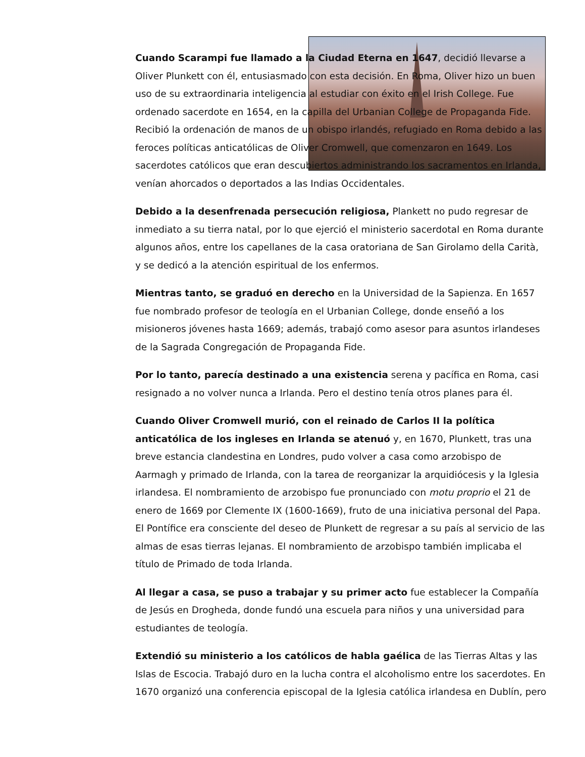Cuando Scarampi fue llamado a la Ciudad Eterna en 1647, decidió llevarse a Oliver Plunkett con él, entusiasmado con esta decisión. En Roma, Oliver hizo un buen uso de su extraordinaria inteligencia al estudiar con éxito en el Irish College. Fue ordenado sacerdote en 1654, en la capilla del Urbanian College de Propaganda Fide. Recibió la ordenación de manos de un obispo irlandés, refugiado en Roma debido a las feroces políticas anticatólicas de Oliver Cromwell, que comenzaron en 1649. Los sacerdotes católicos que eran descubiertos administrando los sacramentos en Irlanda, venían ahorcados o deportados a las Indias Occidentales.
Debido a la desenfrenada persecución religiosa, Plankett no pudo regresar de inmediato a su tierra natal, por lo que ejerció el ministerio sacerdotal en Roma durante algunos años, entre los capellanes de la casa oratoriana de San Girolamo della Carità, y se dedicó a la atención espiritual de los enfermos.
Mientras tanto, se graduó en derecho en la Universidad de la Sapienza. En 1657 fue nombrado profesor de teología en el Urbanian College, donde enseñó a los misioneros jóvenes hasta 1669; además, trabajó como asesor para asuntos irlandeses de la Sagrada Congregación de Propaganda Fide.
Por lo tanto, parecía destinado a una existencia serena y pacífica en Roma, casi resignado a no volver nunca a Irlanda. Pero el destino tenía otros planes para él.
Cuando Oliver Cromwell murió, con el reinado de Carlos II la política anticatólica de los ingleses en Irlanda se atenuó y, en 1670, Plunkett, tras una breve estancia clandestina en Londres, pudo volver a casa como arzobispo de Aarmagh y primado de Irlanda, con la tarea de reorganizar la arquidiócesis y la Iglesia irlandesa. El nombramiento de arzobispo fue pronunciado con motu proprio el 21 de enero de 1669 por Clemente IX (1600-1669), fruto de una iniciativa personal del Papa. El Pontífice era consciente del deseo de Plunkett de regresar a su país al servicio de las almas de esas tierras lejanas. El nombramiento de arzobispo también implicaba el título de Primado de toda Irlanda.
Al llegar a casa, se puso a trabajar y su primer acto fue establecer la Compañía de Jesús en Drogheda, donde fundó una escuela para niños y una universidad para estudiantes de teología.
Extendió su ministerio a los católicos de habla gaélica de las Tierras Altas y las Islas de Escocia. Trabajó duro en la lucha contra el alcoholismo entre los sacerdotes. En 1670 organizó una conferencia episcopal de la Iglesia católica irlandesa en Dublín, pero